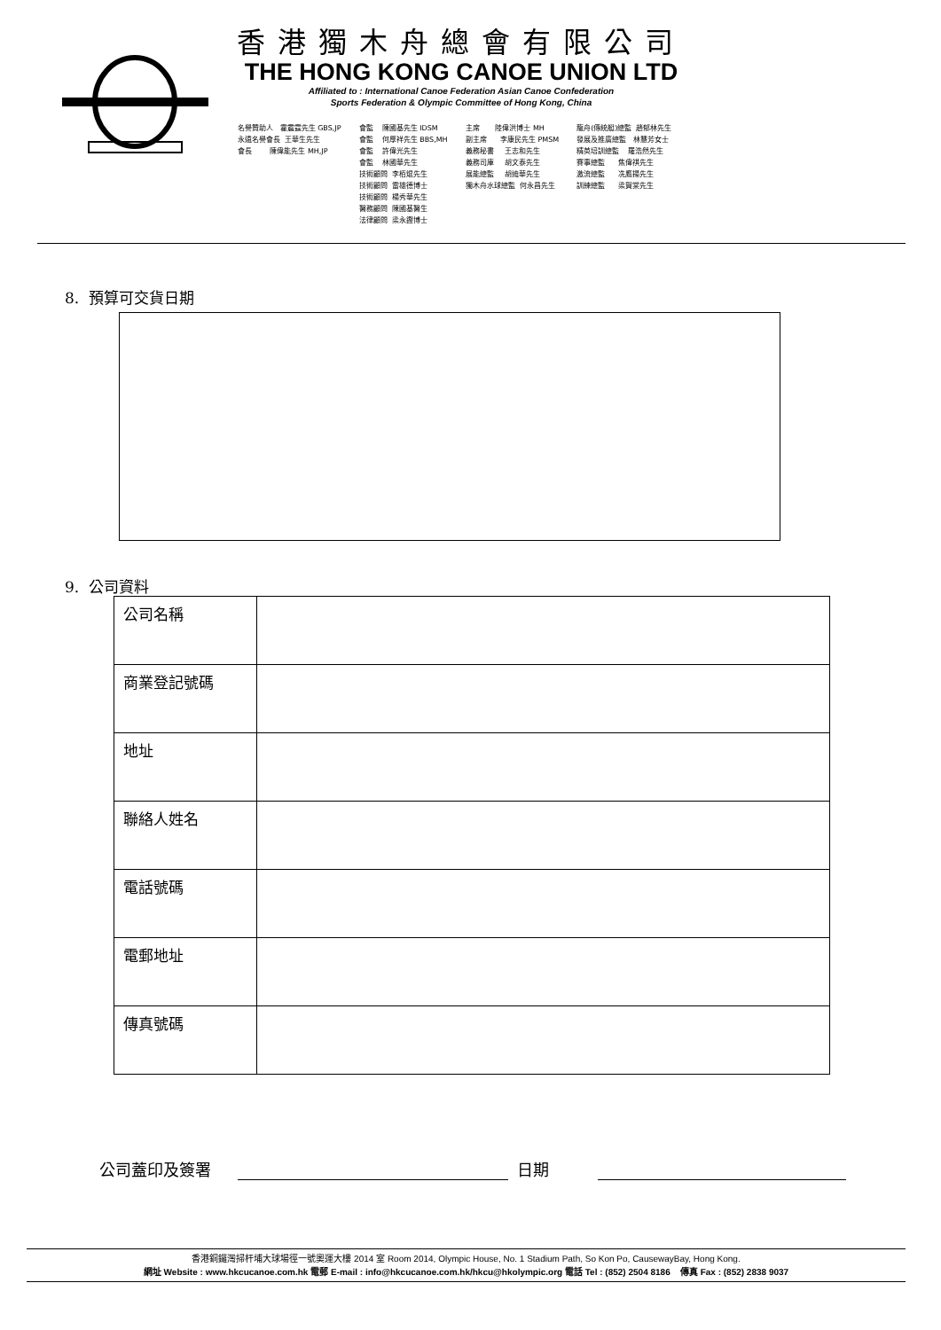香港獨木舟總會有限公司
THE HONG KONG CANOE UNION LTD
Affiliated to : International Canoe Federation Asian Canoe Confederation
Sports Federation & Olympic Committee of Hong Kong, China
名譽贊助人 霍震霆先生 GBS,JP 永遠名譽會長 王華生先生 會長 陳偉能先生 MH,JP
會監 陳國基先生 IDSM 會監 何厚祥先生 BBS,MH 會監 許偉光先生 會監 林國華先生 技術顧問 李栢焜先生 技術顧問 雷雄德博士 技術顧問 楊秀華先生 醫務顧問 陳國基醫生 法律顧問 梁永鏗博士
主席 陸偉洪博士 MH 副主席 李康民先生 PMSM 義務秘書 王志和先生 義務司庫 胡文泰先生 展能總監 胡迪華先生 獨木舟水球總監 何永昌先生
龍舟(傳統艇)總監 趙郁林先生 發展及推廣總監 林慧芳女士 精英培訓總監 羅浩然先生 賽事總監 焦偉祺先生 激流總監 冼鷹揚先生 訓練總監 梁賀棠先生
8. 預算可交貨日期
9. 公司資料
| 公司名稱 | |
| 商業登記號碼 | |
| 地址 | |
| 聯絡人姓名 | |
| 電話號碼 | |
| 電郵地址 | |
| 傳真號碼 | |
公司蓋印及簽署 日期
香港銅鑼灣掃杆埔大球場徑一號奧運大樓 2014 室 Room 2014, Olympic House, No. 1 Stadium Path, So Kon Po, CausewayBay, Hong Kong.
網址 Website : www.hkcucanoe.com.hk 電郵 E-mail : info@hkcucanoe.com.hk/hkcu@hkolympic.org 電話 Tel : (852) 2504 8186 傳真 Fax : (852) 2838 9037